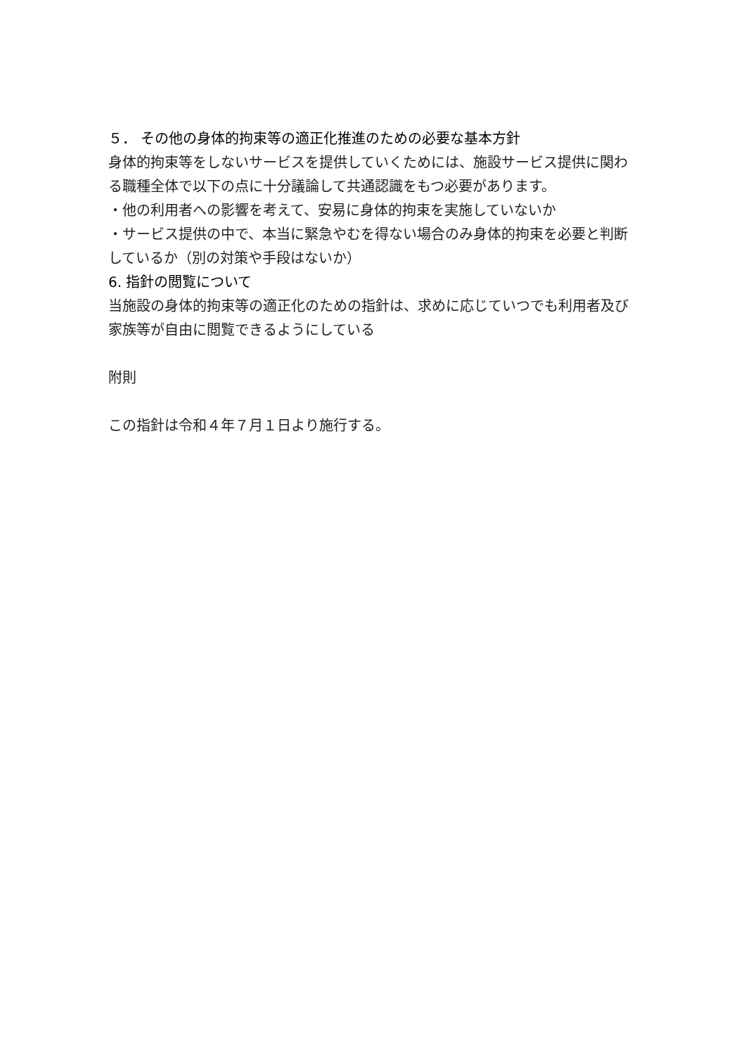５． その他の身体的拘束等の適正化推進のための必要な基本方針
身体的拘束等をしないサービスを提供していくためには、施設サービス提供に関わる職種全体で以下の点に十分議論して共通認識をもつ必要があります。
・他の利用者への影響を考えて、安易に身体的拘束を実施していないか
・サービス提供の中で、本当に緊急やむを得ない場合のみ身体的拘束を必要と判断しているか（別の対策や手段はないか）
6. 指針の閲覧について
当施設の身体的拘束等の適正化のための指針は、求めに応じていつでも利用者及び家族等が自由に閲覧できるようにしている
附則
この指針は令和４年７月１日より施行する。